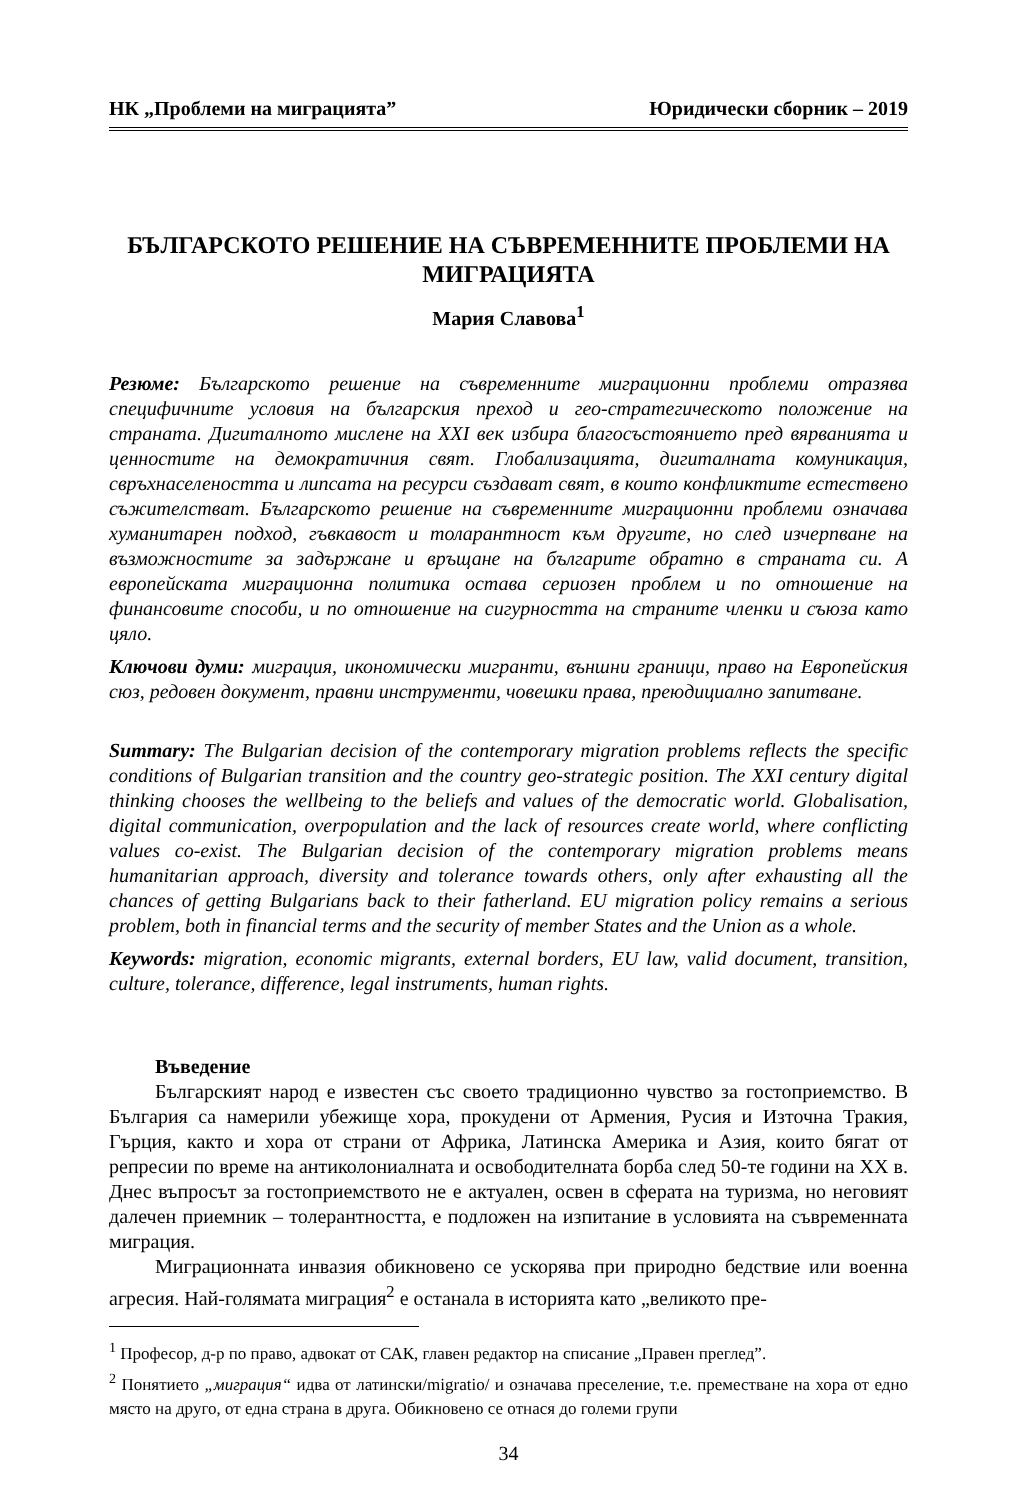НК „Проблеми на миграцията” Юридически сборник – 2019
БЪЛГАРСКОТО РЕШЕНИЕ НА СЪВРЕМЕННИТЕ ПРОБЛЕМИ НА МИГРАЦИЯТА
Мария Славова<sup>1</sup>
Резюме: Българското решение на съвременните миграционни проблеми отразява специфичните условия на българския преход и гео-стратегическото положение на страната. Дигиталното мислене на XXI век избира благосъстоянието пред вярванията и ценностите на демократичния свят. Глобализацията, дигиталната комуникация, свръхнаселеността и липсата на ресурси създават свят, в които конфликтите естествено съжителстват. Българското решение на съвременните миграционни проблеми означава хуманитарен подход, гъвкавост и толарантност към другите, но след изчерпване на възможностите за задържане и връщане на българите обратно в страната си. А европейската миграционна политика остава сериозен проблем и по отношение на финансовите способи, и по отношение на сигурността на страните членки и съюза като цяло.
Ключови думи: миграция, икономически мигранти, външни граници, право на Европейския сюз, редовен документ, правни инструменти, човешки права, преюдициално запитване.
Summary: The Bulgarian decision of the contemporary migration problems reflects the specific conditions of Bulgarian transition and the country geo-strategic position. The XXI century digital thinking chooses the wellbeing to the beliefs and values of the democratic world. Globalisation, digital communication, overpopulation and the lack of resources create world, where conflicting values co-exist. The Bulgarian decision of the contemporary migration problems means humanitarian approach, diversity and tolerance towards others, only after exhausting all the chances of getting Bulgarians back to their fatherland. EU migration policy remains a serious problem, both in financial terms and the security of member States and the Union as a whole.
Keywords: migration, economic migrants, external borders, EU law, valid document, transition, culture, tolerance, difference, legal instruments, human rights.
Въведение
Българският народ е известен със своето традиционно чувство за гостоприемство. В България са намерили убежище хора, прокудени от Армения, Русия и Източна Тракия, Гърция, както и хора от страни от Африка, Латинска Америка и Азия, които бягат от репресии по време на антиколониалната и освободителната борба след 50-те години на XX в. Днес въпросът за гостоприемството не е актуален, освен в сферата на туризма, но неговият далечен приемник – толерантността, е подложен на изпитание в условията на съвременната миграция.
Миграционната инвазия обикновено се ускорява при природно бедствие или военна агресия. Най-голямата миграция<sup>2</sup> е останала в историята като „великото пре-
<sup>1</sup> Професор, д-р по право, адвокат от САК, главен редактор на списание „Правен преглед”.
<sup>2</sup> Понятието „миграция“ идва от латински/migratio/ и означава преселение, т.е. преместване на хора от едно място на друго, от една страна в друга. Обикновено се отнася до големи групи
34